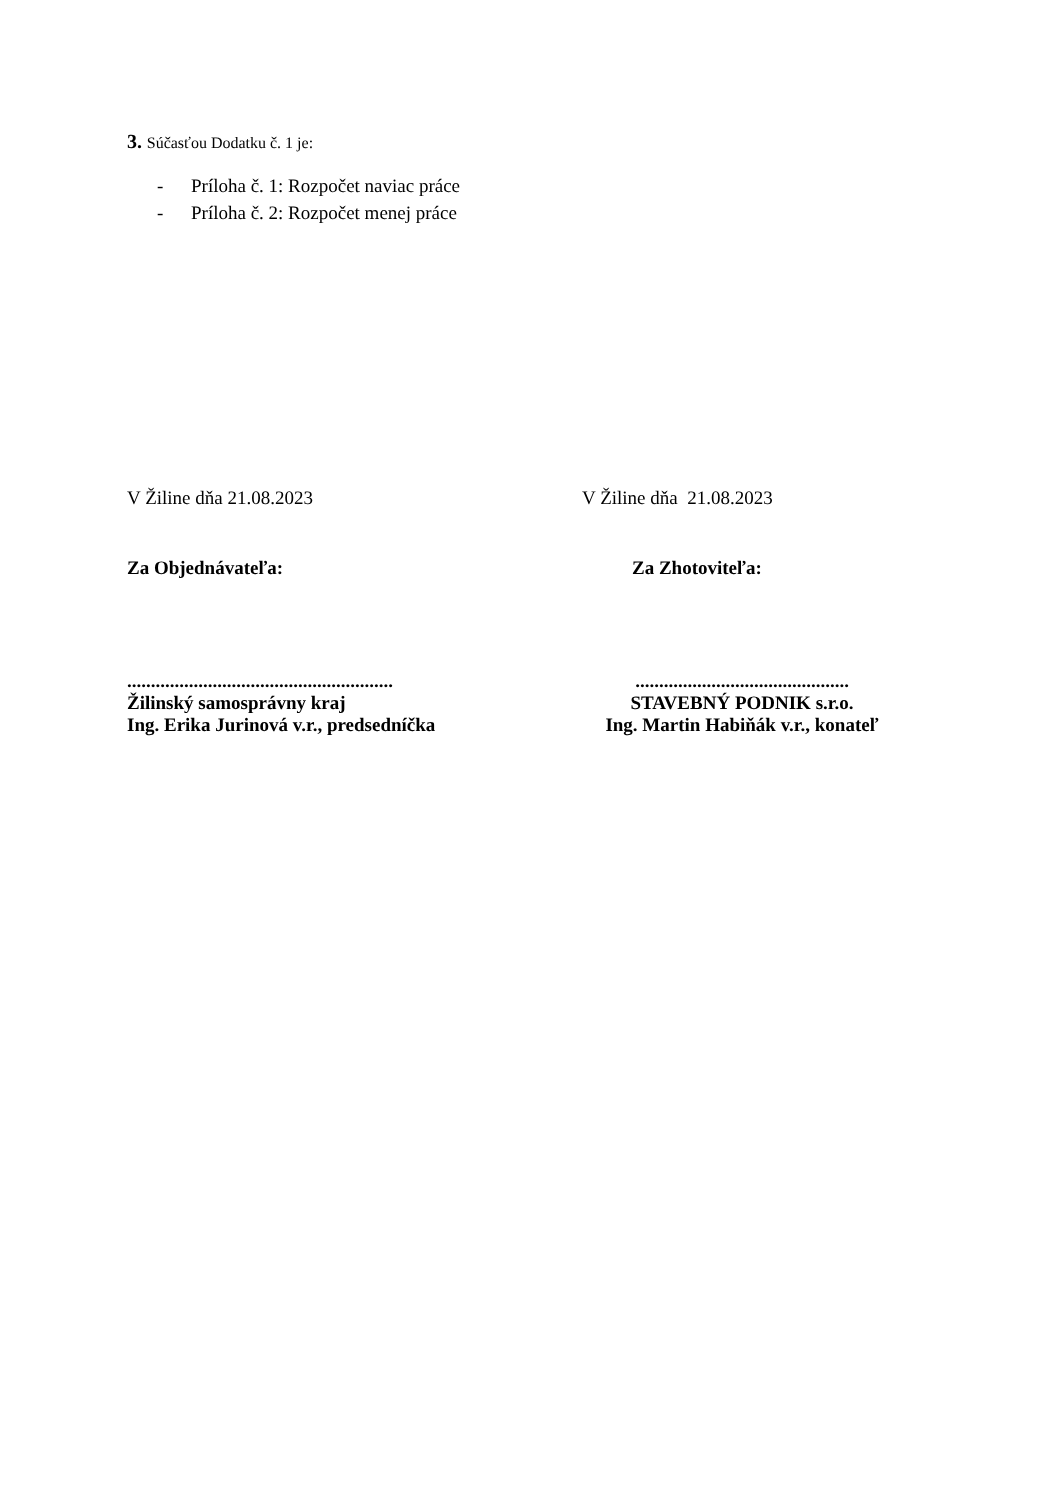3. Súčasťou Dodatku č. 1 je:
- Príloha č. 1: Rozpočet naviac práce
- Príloha č. 2: Rozpočet menej práce
V Žiline dňa 21.08.2023 V Žiline dňa 21.08.2023
Za Objednávateľa: Za Zhotoviteľa:
........................................................
Žilinský samosprávny kraj
Ing. Erika Jurinová v.r., predsedníčka
.............................................
STAVEBNÝ PODNIK s.r.o.
Ing. Martin Habiňák v.r., konateľ